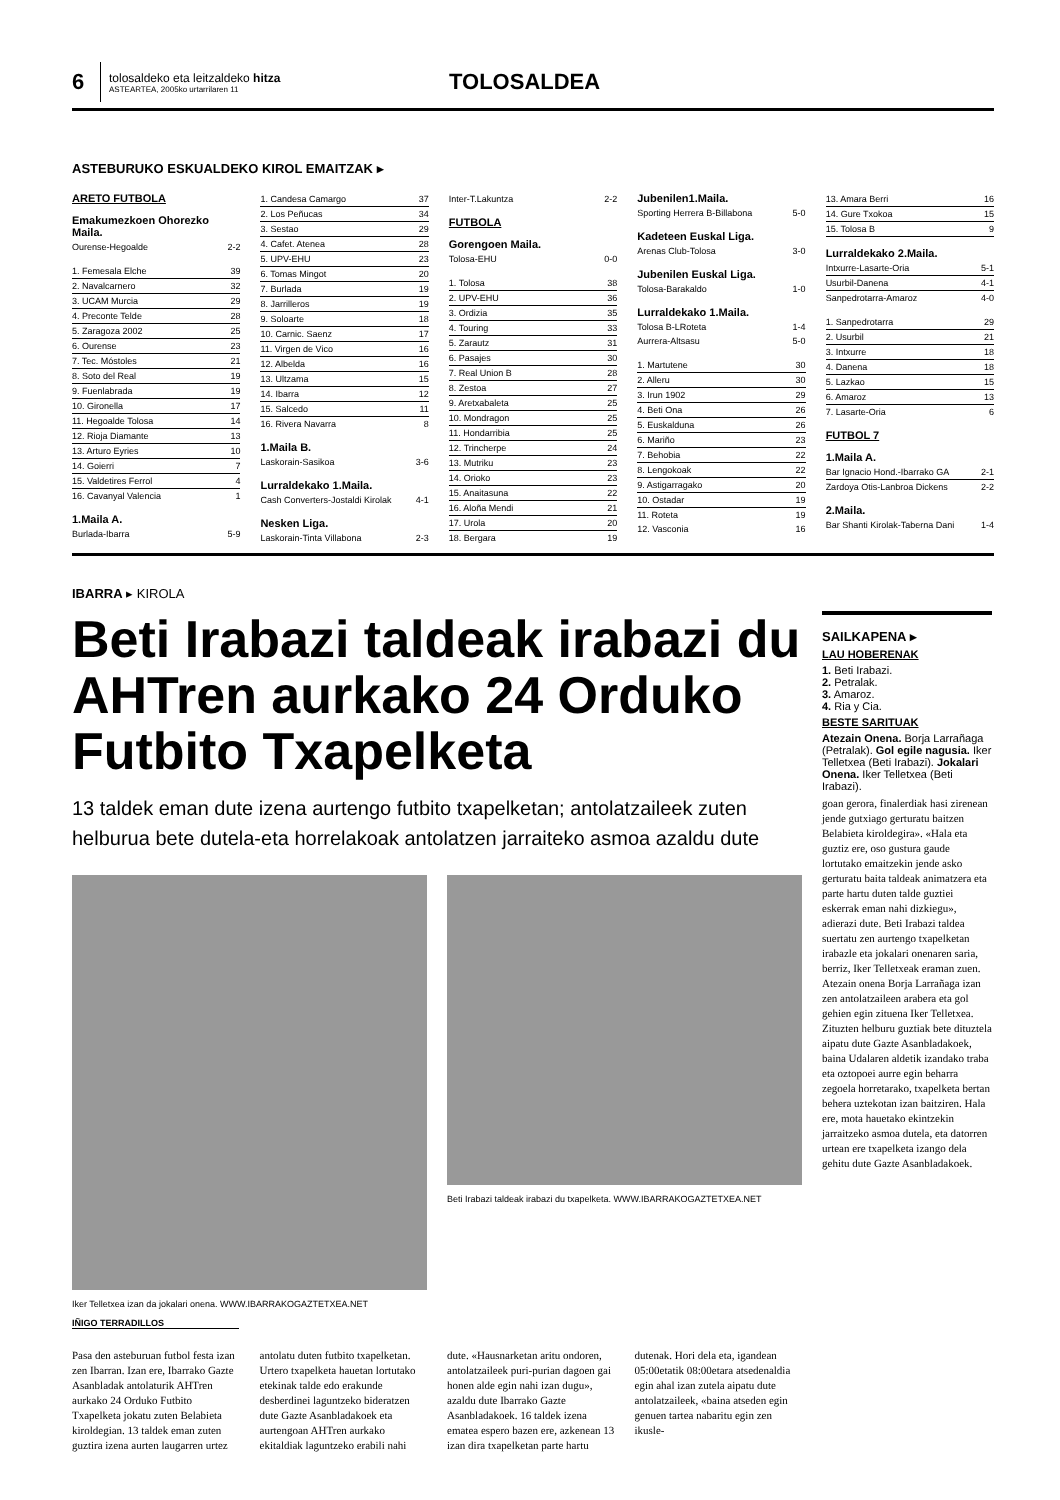6
tolosaldeko eta leitzaldeko hitza
ASTEARTEA, 2005ko urtarrilaren 11
TOLOSALDEA
ASTEBURUKO ESKUALDEKO KIROL EMAITZAK ▸
ARETO FUTBOLA
Emakumezkoen Ohorezko Maila.
| Ourense-Hegoalde | 2-2 |
| 1. Femesala Elche | 39 |
| 2. Navalcarnero | 32 |
| 3. UCAM Murcia | 29 |
| 4. Preconte Telde | 28 |
| 5. Zaragoza 2002 | 25 |
| 6. Ourense | 23 |
| 7. Tec. Móstoles | 21 |
| 8. Soto del Real | 19 |
| 9. Fuenlabrada | 19 |
| 10. Gironella | 17 |
| 11. Hegoalde Tolosa | 14 |
| 12. Rioja Diamante | 13 |
| 13. Arturo Eyries | 10 |
| 14. Goierri | 7 |
| 15. Valdetires Ferrol | 4 |
| 16. Cavanyal Valencia | 1 |
1.Maila A.
| Burlada-Ibarra | 5-9 |
| 1. Candesa Camargo | 37 |
| 2. Los Peñucas | 34 |
| 3. Sestao | 29 |
| 4. Cafet. Atenea | 28 |
| 5. UPV-EHU | 23 |
| 6. Tomas Mingot | 20 |
| 7. Burlada | 19 |
| 8. Jarrilleros | 19 |
| 9. Soloarte | 18 |
| 10. Carnic. Saenz | 17 |
| 11. Virgen de Vico | 16 |
| 12. Albelda | 16 |
| 13. Ultzama | 15 |
| 14. Ibarra | 12 |
| 15. Salcedo | 11 |
| 16. Rivera Navarra | 8 |
1.Maila B.
| Laskorain-Sasikoa | 3-6 |
Lurraldekako 1.Maila.
| Cash Converters-Jostaldi Kirolak | 4-1 |
Nesken Liga.
| Laskorain-Tinta Villabona | 2-3 |
| Inter-T.Lakuntza | 2-2 |
FUTBOLA
Gorengoen Maila.
| Tolosa-EHU | 0-0 |
| 1. Tolosa | 38 |
| 2. UPV-EHU | 36 |
| 3. Ordizia | 35 |
| 4. Touring | 33 |
| 5. Zarautz | 31 |
| 6. Pasajes | 30 |
| 7. Real Union B | 28 |
| 8. Zestoa | 27 |
| 9. Aretxabaleta | 25 |
| 10. Mondragon | 25 |
| 11. Hondarribia | 25 |
| 12. Trincherpe | 24 |
| 13. Mutriku | 23 |
| 14. Orioko | 23 |
| 15. Anaitasuna | 22 |
| 16. Aloña Mendi | 21 |
| 17. Urola | 20 |
| 18. Bergara | 19 |
Jubenilen1.Maila.
| Sporting Herrera B-Billabona | 5-0 |
Kadeteen Euskal Liga.
| Arenas Club-Tolosa | 3-0 |
Jubenilen Euskal Liga.
| Tolosa-Barakaldo | 1-0 |
Lurraldekako 1.Maila.
| Tolosa B-LRoteta | 1-4 |
| Aurrera-Altsasu | 5-0 |
| 1. Martutene | 30 |
| 2. Alleru | 30 |
| 3. Irun 1902 | 29 |
| 4. Beti Ona | 26 |
| 5. Euskalduna | 26 |
| 6. Mariño | 23 |
| 7. Behobia | 22 |
| 8. Lengokoak | 22 |
| 9. Astigarragako | 20 |
| 10. Ostadar | 19 |
| 11. Roteta | 19 |
| 12. Vasconia | 16 |
| 13. Amara Berri | 16 |
| 14. Gure Txokoa | 15 |
| 15. Tolosa B | 9 |
Lurraldekako 2.Maila.
| Intxurre-Lasarte-Oria | 5-1 |
| Usurbil-Danena | 4-1 |
| Sanpedrotarra-Amaroz | 4-0 |
| 1. Sanpedrotarra | 29 |
| 2. Usurbil | 21 |
| 3. Intxurre | 18 |
| 4. Danena | 18 |
| 5. Lazkao | 15 |
| 6. Amaroz | 13 |
| 7. Lasarte-Oria | 6 |
FUTBOL 7
1.Maila A.
| Bar Ignacio Hond.-Ibarrako GA | 2-1 |
| Zardoya Otis-Lanbroa Dickens | 2-2 |
2.Maila.
| Bar Shanti Kirolak-Taberna Dani | 1-4 |
IBARRA ▸ KIROLA
Beti Irabazi taldeak irabazi du AHTren aurkako 24 Orduko Futbito Txapelketa
13 taldek eman dute izena aurtengo futbito txapelketan; antolatzaileek zuten helburua bete dutela-eta horrelakoak antolatzen jarraiteko asmoa azaldu dute
Iker Telletxea izan da jokalari onena. WWW.IBARRAKOGAZTETXEA.NET
IÑIGO TERRADILLOS
Beti Irabazi taldeak irabazi du txapelketa. WWW.IBARRAKOGAZTETXEA.NET
Pasa den asteburuan futbol festa izan zen Ibarran. Izan ere, Ibarrako Gazte Asanbladak antolaturik AHTren aurkako 24 Orduko Futbito Txapelketa jokatu zuten Belabieta kiroldegian. 13 taldek eman zuten guztira izena aurten laugarren urtez antolatu duten futbito txapelketan. Urtero txapelketa hauetan lortutako etekinak talde edo erakunde desberdinei laguntzeko bideratzen dute Gazte Asanbladakoek eta aurtengoan AHTren aurkako ekitaldiak laguntzeko erabili nahi dute. «Hausnarketan aritu ondoren, antolatzaileek puri-purian dagoen gai honen alde egin nahi izan dugu», azaldu dute Ibarrako Gazte Asanbladakoek. 16 taldek izena ematea espero bazen ere, azkenean 13 izan dira txapelketan parte hartu dutenak. Hori dela eta, igandean 05:00etatik 08:00etara atsedenaldia egin ahal izan zutela aipatu dute antolatzaileek, «baina atseden egin genuen tartea nabaritu egin zen ikusle-
SAILKAPENA ▸
LAU HOBERENAK
1. Beti Irabazi.
2. Petralak.
3. Amaroz.
4. Ria y Cia.
BESTE SARITUAK
Atezain Onena. Borja Larrañaga (Petralak). Gol egile nagusia. Iker Telletxea (Beti Irabazi). Jokalari Onena. Iker Telletxea (Beti Irabazi).
goan gerora, finalerdiak hasi zirenean jende gutxiago gerturatu baitzen Belabieta kiroldegira». «Hala eta guztiz ere, oso gustura gaude lortutako emaitzekin jende asko gerturatu baita taldeak animatzera eta parte hartu duten talde guztiei eskerrak eman nahi dizkiegu», adierazi dute. Beti Irabazi taldea suertatu zen aurtengo txapelketan irabazle eta jokalari onenaren saria, berriz, Iker Telletxeak eraman zuen. Atezain onena Borja Larrañaga izan zen antolatzaileen arabera eta gol gehien egin zituena Iker Telletxea. Zituzten helburu guztiak bete dituztela aipatu dute Gazte Asanbladakoek, baina Udalaren aldetik izandako traba eta oztopoei aurre egin beharra zegoela horretarako, txapelketa bertan behera uztekotan izan baitziren. Hala ere, mota hauetako ekintzekin jarraitzeko asmoa dutela, eta datorren urtean ere txapelketa izango dela gehitu dute Gazte Asanbladakoek.